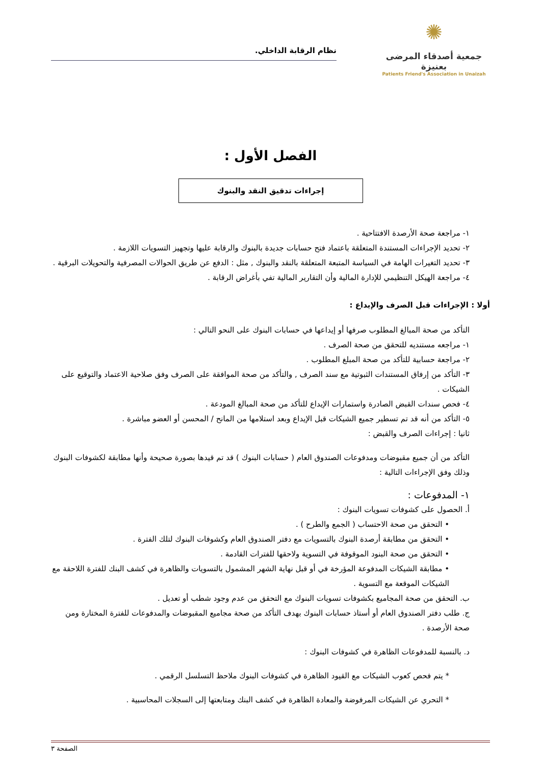✺
جمعية أصدقاء المرضى بعنيزة
Patients Friend's Association in Unaizah
نظام الرقابة الداخلي.
الفصل الأول :
إجراءات تدقيق النقد والبنوك
١- مراجعة صحة الأرصدة الافتتاحية .
٢- تحديد الإجراءات المستندة المتعلقة باعتماد فتح حسابات جديدة بالبنوك والرقابة عليها وتجهيز التسويات اللازمة .
٣- تحديد التغيرات الهامة في السياسة المتبعة المتعلقة بالنقد والبنوك , مثل : الدفع عن طريق الحوالات المصرفية والتحويلات البرقية .
٤- مراجعة الهيكل التنظيمي للإدارة المالية وأن التقارير المالية تفي بأغراض الرقابة .
أولا : الإجراءات قبل الصرف والإيداع :
التأكد من صحة المبالغ المطلوب صرفها أو إيداعها في حسابات البنوك على النحو التالي :
١- مراجعه مستنديه للتحقق من صحة الصرف .
٢- مراجعة حسابية للتأكد من صحة المبلغ المطلوب .
٣- التأكد من إرفاق المستندات الثبوتية مع سند الصرف , والتأكد من صحة الموافقة على الصرف وفق صلاحية الاعتماد والتوقيع على الشيكات .
٤- فحص سندات القبض الصادرة واستمارات الإيداع للتأكد من صحة المبالغ المودعة .
٥- التأكد من أنه قد تم تسطير جميع الشيكات قبل الإيداع وبعد استلامها من المانح / المحسن أو العضو مباشرة .
ثانيا : إجراءات الصرف والقبض :
التأكد من أن جميع مقبوضات ومدفوعات الصندوق العام ( حسابات البنوك ) قد تم قيدها بصورة صحيحة وأنها مطابقة لكشوفات البنوك وذلك وفق الإجراءات التالية :
١- المدفوعات :
أ. الحصول على كشوفات تسويات البنوك :
• التحقق من صحة الاحتساب ( الجمع والطرح ) .
• التحقق من مطابقة أرصدة البنوك بالتسويات مع دفتر الصندوق العام وكشوفات البنوك لتلك الفترة .
• التحقق من صحة البنود الموقوفة في التسوية ولاحقها للفترات القادمة .
• مطابقة الشيكات المدفوعة المؤرخة في أو قبل نهاية الشهر المشمول بالتسويات والظاهرة في كشف البنك للفترة اللاحقة مع الشيكات الموقعة مع التسوية .
ب. التحقق من صحة المجاميع بكشوفات تسويات البنوك مع التحقق من عدم وجود شطب أو تعديل .
ج. طلب دفتر الصندوق العام أو أستاذ حسابات البنوك بهدف التأكد من صحة مجاميع المقبوضات والمدفوعات للفترة المختارة ومن صحة الأرصدة .
د. بالنسبة للمدفوعات الظاهرة في كشوفات البنوك :
* يتم فحص كعوب الشيكات مع القيود الظاهرة في كشوفات البنوك ملاحظ التسلسل الرقمي .
* التحري عن الشيكات المرفوضة والمعادة الظاهرة في كشف البنك ومتابعتها إلى السجلات المحاسبية .
الصفحة ٣